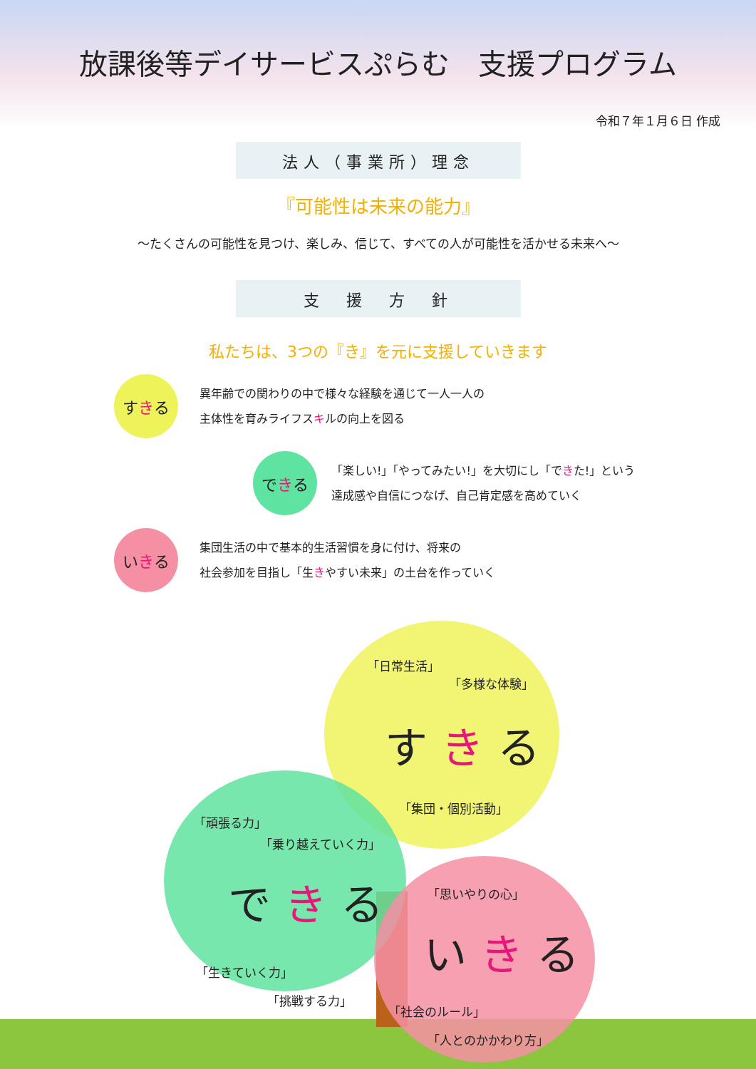放課後等デイサービスぷらむ　支援プログラム
令和７年１月６日 作成
法人（事業所）理念
『可能性は未来の能力』
～たくさんの可能性を見つけ、楽しみ、信じて、すべての人が可能性を活かせる未来へ～
支　援　方　針
私たちは、3つの『き』を元に支援していきます
す き る
異年齢での関わりの中で様々な経験を通じて一人一人の
主体性を育みライフスキルの向上を図る
で き る
「楽しい!」「やってみたい!」を大切にし「できた!」という
達成感や自信につなげ、自己肯定感を高めていく
い き る
集団生活の中で基本的生活習慣を身に付け、将来の
社会参加を目指し「生きやすい未来」の土台を作っていく
「日常生活」
「多様な体験」
す き る
「集団・個別活動」
「頑張る力」
「乗り越えていく力」
で き る
「生きていく力」
「挑戦する力」
「思いやりの心」
い き る
「社会のルール」
「人とのかかわり方」